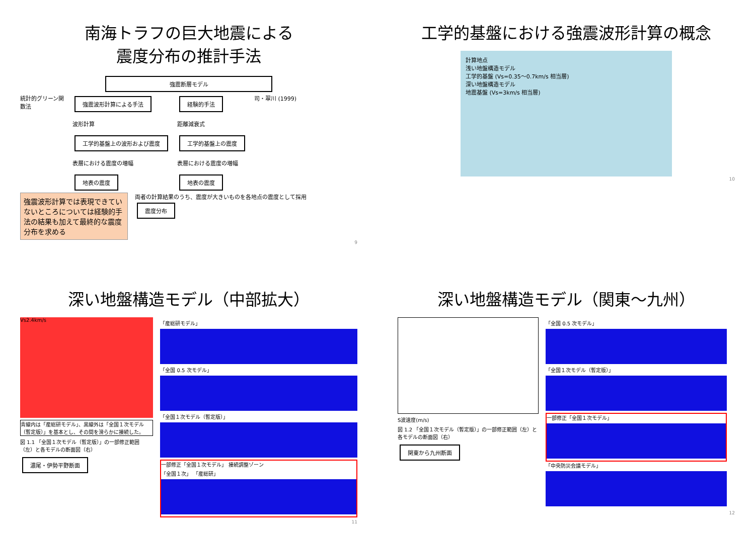南海トラフの巨大地震による
震度分布の推計手法
強震断層モデル
統計的グリーン関数法
強震波形計算による手法
波形計算
工学的基盤上の波形および震度
表層における震度の増幅
地表の震度
経験的手法
距離減衰式
工学的基盤上の震度
表層における震度の増幅
地表の震度
司・翠川 (1999)
強震波形計算では表現できていないところについては経験的手法の結果も加えて最終的な震度分布を求める
両者の計算結果のうち、震度が大きいものを各地点の震度として採用
震度分布
9
工学的基盤における強震波形計算の概念
計算地点
浅い地盤構造モデル
工学的基盤 (Vs=0.35～0.7km/s 相当層)
深い地盤構造モデル
地震基盤 (Vs=3km/s 相当層)
10
深い地盤構造モデル（中部拡大）
Vs2.4km/s
青線内は「産総研モデル」、黒線外は「全国１次モデル（暫定版）」を基本とし、その間を滑らかに接続した。
図 1.1 「全国１次モデル（暫定版）」の一部修正範囲（左）と各モデルの断面図（右）
濃尾・伊勢平野断面
「産総研モデル」
「全国 0.5 次モデル」
「全国１次モデル（暫定版）」
一部修正「全国１次モデル」 接続調整ゾーン
「全国１次」 「産総研」
11
深い地盤構造モデル（関東～九州）
S波速度(m/s)
図 1.2 「全国１次モデル（暫定版）」の一部修正範囲（左）と各モデルの断面図（右）
関東から九州断面
「全国 0.5 次モデル」
「全国１次モデル（暫定版）」
一部修正「全国１次モデル」
「中央防災会議モデル」
12